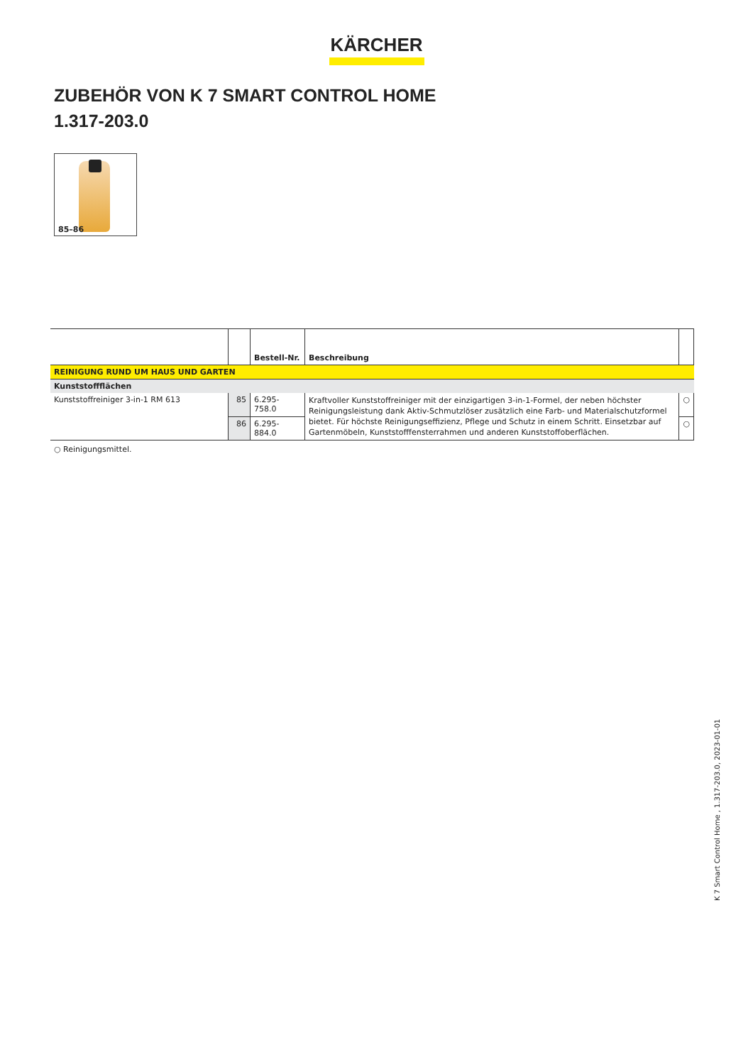KÄRCHER
ZUBEHÖR VON K 7 SMART CONTROL HOME
1.317-203.0
85–86
| | | Bestell-Nr. | Beschreibung | |
| --- | --- | --- | --- | --- |
| REINIGUNG RUND UM HAUS UND GARTEN | | | | |
| Kunststoffflächen | | | | |
| Kunststoffreiniger 3-in-1 RM 613 | 85 | 6.295-758.0 | Kraftvoller Kunststoffreiniger mit der einzigartigen 3-in-1-Formel, der neben höchster Reinigungsleistung dank Aktiv-Schmutzlöser zusätzlich eine Farb- und Materialschutzformel bietet. Für höchste Reinigungseffizienz, Pflege und Schutz in einem Schritt. Einsetzbar auf Gartenmöbeln, Kunststofffensterrahmen und anderen Kunststoffoberflächen. | ○ |
| | 86 | 6.295-884.0 | | ○ |
○ Reinigungsmittel.
K 7 Smart Control Home , 1.317-203.0, 2023-01-01